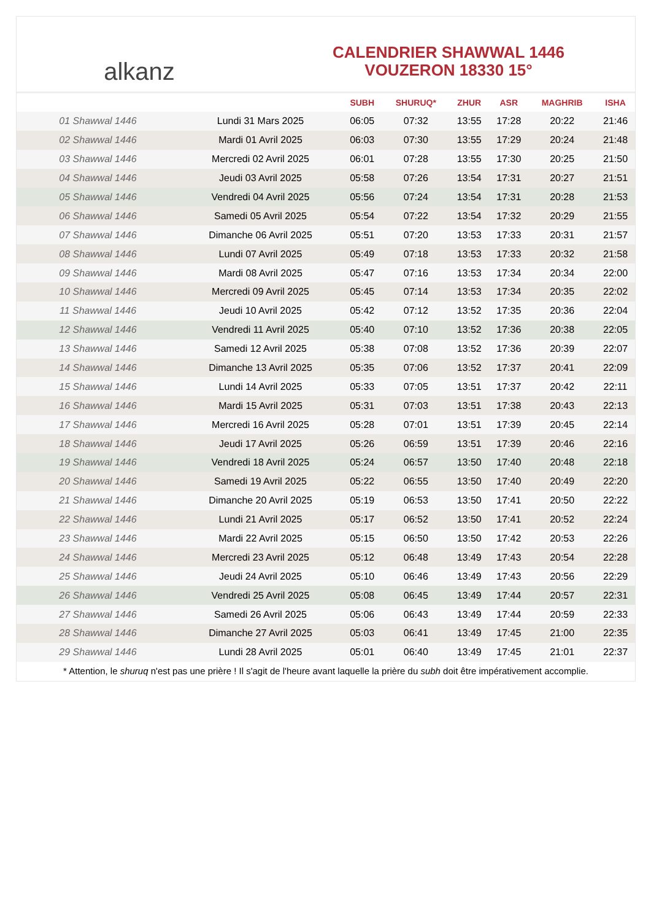alkanz
CALENDRIER SHAWWAL 1446
VOUZERON 18330 15°
| | | SUBH | SHURUQ* | ZHUR | ASR | MAGHRIB | ISHA |
| --- | --- | --- | --- | --- | --- | --- | --- |
| 01 Shawwal 1446 | Lundi 31 Mars 2025 | 06:05 | 07:32 | 13:55 | 17:28 | 20:22 | 21:46 |
| 02 Shawwal 1446 | Mardi 01 Avril 2025 | 06:03 | 07:30 | 13:55 | 17:29 | 20:24 | 21:48 |
| 03 Shawwal 1446 | Mercredi 02 Avril 2025 | 06:01 | 07:28 | 13:55 | 17:30 | 20:25 | 21:50 |
| 04 Shawwal 1446 | Jeudi 03 Avril 2025 | 05:58 | 07:26 | 13:54 | 17:31 | 20:27 | 21:51 |
| 05 Shawwal 1446 | Vendredi 04 Avril 2025 | 05:56 | 07:24 | 13:54 | 17:31 | 20:28 | 21:53 |
| 06 Shawwal 1446 | Samedi 05 Avril 2025 | 05:54 | 07:22 | 13:54 | 17:32 | 20:29 | 21:55 |
| 07 Shawwal 1446 | Dimanche 06 Avril 2025 | 05:51 | 07:20 | 13:53 | 17:33 | 20:31 | 21:57 |
| 08 Shawwal 1446 | Lundi 07 Avril 2025 | 05:49 | 07:18 | 13:53 | 17:33 | 20:32 | 21:58 |
| 09 Shawwal 1446 | Mardi 08 Avril 2025 | 05:47 | 07:16 | 13:53 | 17:34 | 20:34 | 22:00 |
| 10 Shawwal 1446 | Mercredi 09 Avril 2025 | 05:45 | 07:14 | 13:53 | 17:34 | 20:35 | 22:02 |
| 11 Shawwal 1446 | Jeudi 10 Avril 2025 | 05:42 | 07:12 | 13:52 | 17:35 | 20:36 | 22:04 |
| 12 Shawwal 1446 | Vendredi 11 Avril 2025 | 05:40 | 07:10 | 13:52 | 17:36 | 20:38 | 22:05 |
| 13 Shawwal 1446 | Samedi 12 Avril 2025 | 05:38 | 07:08 | 13:52 | 17:36 | 20:39 | 22:07 |
| 14 Shawwal 1446 | Dimanche 13 Avril 2025 | 05:35 | 07:06 | 13:52 | 17:37 | 20:41 | 22:09 |
| 15 Shawwal 1446 | Lundi 14 Avril 2025 | 05:33 | 07:05 | 13:51 | 17:37 | 20:42 | 22:11 |
| 16 Shawwal 1446 | Mardi 15 Avril 2025 | 05:31 | 07:03 | 13:51 | 17:38 | 20:43 | 22:13 |
| 17 Shawwal 1446 | Mercredi 16 Avril 2025 | 05:28 | 07:01 | 13:51 | 17:39 | 20:45 | 22:14 |
| 18 Shawwal 1446 | Jeudi 17 Avril 2025 | 05:26 | 06:59 | 13:51 | 17:39 | 20:46 | 22:16 |
| 19 Shawwal 1446 | Vendredi 18 Avril 2025 | 05:24 | 06:57 | 13:50 | 17:40 | 20:48 | 22:18 |
| 20 Shawwal 1446 | Samedi 19 Avril 2025 | 05:22 | 06:55 | 13:50 | 17:40 | 20:49 | 22:20 |
| 21 Shawwal 1446 | Dimanche 20 Avril 2025 | 05:19 | 06:53 | 13:50 | 17:41 | 20:50 | 22:22 |
| 22 Shawwal 1446 | Lundi 21 Avril 2025 | 05:17 | 06:52 | 13:50 | 17:41 | 20:52 | 22:24 |
| 23 Shawwal 1446 | Mardi 22 Avril 2025 | 05:15 | 06:50 | 13:50 | 17:42 | 20:53 | 22:26 |
| 24 Shawwal 1446 | Mercredi 23 Avril 2025 | 05:12 | 06:48 | 13:49 | 17:43 | 20:54 | 22:28 |
| 25 Shawwal 1446 | Jeudi 24 Avril 2025 | 05:10 | 06:46 | 13:49 | 17:43 | 20:56 | 22:29 |
| 26 Shawwal 1446 | Vendredi 25 Avril 2025 | 05:08 | 06:45 | 13:49 | 17:44 | 20:57 | 22:31 |
| 27 Shawwal 1446 | Samedi 26 Avril 2025 | 05:06 | 06:43 | 13:49 | 17:44 | 20:59 | 22:33 |
| 28 Shawwal 1446 | Dimanche 27 Avril 2025 | 05:03 | 06:41 | 13:49 | 17:45 | 21:00 | 22:35 |
| 29 Shawwal 1446 | Lundi 28 Avril 2025 | 05:01 | 06:40 | 13:49 | 17:45 | 21:01 | 22:37 |
* Attention, le shuruq n'est pas une prière ! Il s'agit de l'heure avant laquelle la prière du subh doit être impérativement accomplie.